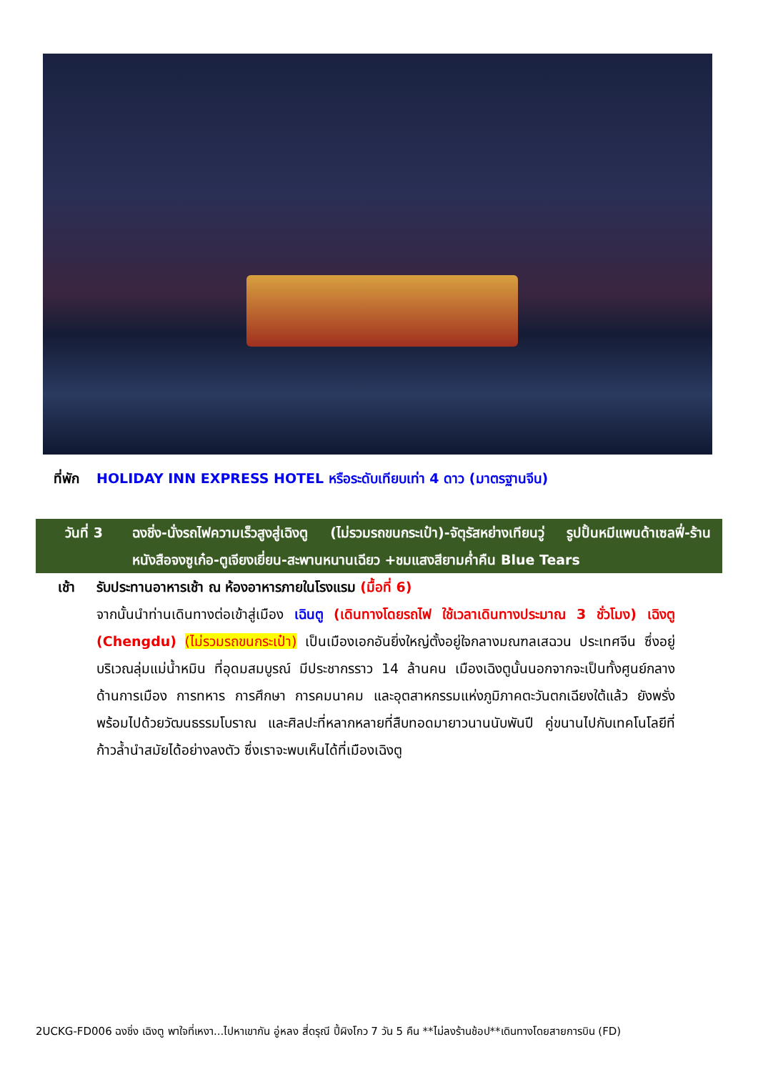ที่พัก HOLIDAY INN EXPRESS HOTEL หรือระดับเทียบเท่า 4 ดาว (มาตรฐานจีน)
วันที่ 3 ฉงชิ่ง-นั่งรถไฟความเร็วสูงสู่เฉิงตู (ไม่รวมรถขนกระเป๋า)-จัตุรัสหย่างเทียนวู่ รูปปั้นหมีแพนด้าเซลฟี่-ร้านหนังสือจงซูเก๋อ-ตูเจียงเยี่ยน-สะพานหนานเฉียว +ชมแสงสียามค่ำคืน Blue Tears
เช้า รับประทานอาหารเช้า ณ ห้องอาหารภายในโรงแรม (มื้อที่ 6)
จากนั้นนำท่านเดินทางต่อเข้าสู่เมือง เฉินตู (เดินทางโดยรถไฟ ใช้เวลาเดินทางประมาณ 3 ชั่วโมง) เฉิงตู (Chengdu) (ไม่รวมรถขนกระเป๋า) เป็นเมืองเอกอันยิ่งใหญ่ตั้งอยู่ใจกลางมณฑลเสฉวน ประเทศจีน ซึ่งอยู่บริเวณลุ่มแม่น้ำหมิน ที่อุดมสมบูรณ์ มีประชากรราว 14 ล้านคน เมืองเฉิงตูนั้นนอกจากจะเป็นทั้งศูนย์กลางด้านการเมือง การทหาร การศึกษา การคมนาคม และอุตสาหกรรมแห่งภูมิภาคตะวันตกเฉียงใต้แล้ว ยังพรั่งพร้อมไปด้วยวัฒนธรรมโบราณ และศิลปะที่หลากหลายที่สืบทอดมายาวนานนับพันปี คู่ขนานไปกับเทคโนโลยีที่ก้าวล้ำนำสมัยได้อย่างลงตัว ซึ่งเราจะพบเห็นได้ที่เมืองเฉิงตู
2UCKG-FD006 ฉงชิ่ง เฉิงตู พาใจที่เหงา...ไปหาเขากัน อู่หลง สี่ดรุณี ปี้ผิงโกว 7 วัน 5 คืน **ไม่ลงร้านช้อป**เดินทางโดยสายการบิน (FD)